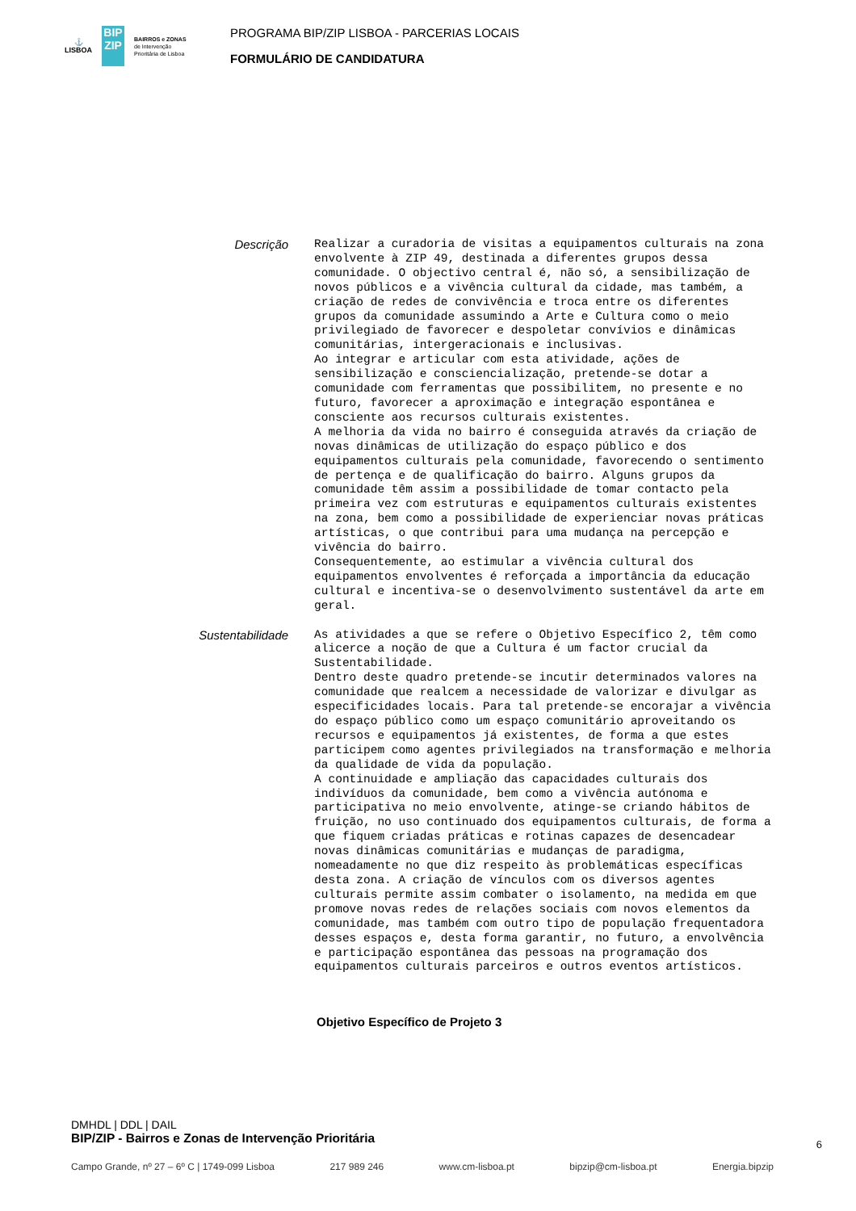⚓
LISBOA
BIP
ZIP
BAIRROS e ZONAS
de Intervenção
Prioritária de Lisboa
PROGRAMA BIP/ZIP LISBOA - PARCERIAS LOCAIS
FORMULÁRIO DE CANDIDATURA
Descrição
Realizar a curadoria de visitas a equipamentos culturais na zona envolvente à ZIP 49, destinada a diferentes grupos dessa comunidade. O objectivo central é, não só, a sensibilização de novos públicos e a vivência cultural da cidade, mas também, a criação de redes de convivência e troca entre os diferentes grupos da comunidade assumindo a Arte e Cultura como o meio privilegiado de favorecer e despoletar convívios e dinâmicas comunitárias, intergeracionais e inclusivas.
Ao integrar e articular com esta atividade, ações de sensibilização e consciencialização, pretende-se dotar a comunidade com ferramentas que possibilitem, no presente e no futuro, favorecer a aproximação e integração espontânea e consciente aos recursos culturais existentes.
A melhoria da vida no bairro é conseguida através da criação de novas dinâmicas de utilização do espaço público e dos equipamentos culturais pela comunidade, favorecendo o sentimento de pertença e de qualificação do bairro. Alguns grupos da comunidade têm assim a possibilidade de tomar contacto pela primeira vez com estruturas e equipamentos culturais existentes na zona, bem como a possibilidade de experienciar novas práticas artísticas, o que contribui para uma mudança na percepção e vivência do bairro.
Consequentemente, ao estimular a vivência cultural dos equipamentos envolventes é reforçada a importância da educação cultural e incentiva-se o desenvolvimento sustentável da arte em geral.
Sustentabilidade
As atividades a que se refere o Objetivo Específico 2, têm como alicerce a noção de que a Cultura é um factor crucial da Sustentabilidade.
Dentro deste quadro pretende-se incutir determinados valores na comunidade que realcem a necessidade de valorizar e divulgar as especificidades locais. Para tal pretende-se encorajar a vivência do espaço público como um espaço comunitário aproveitando os recursos e equipamentos já existentes, de forma a que estes participem como agentes privilegiados na transformação e melhoria da qualidade de vida da população.
A continuidade e ampliação das capacidades culturais dos indivíduos da comunidade, bem como a vivência autónoma e participativa no meio envolvente, atinge-se criando hábitos de fruição, no uso continuado dos equipamentos culturais, de forma a que fiquem criadas práticas e rotinas capazes de desencadear novas dinâmicas comunitárias e mudanças de paradigma, nomeadamente no que diz respeito às problemáticas específicas desta zona. A criação de vínculos com os diversos agentes culturais permite assim combater o isolamento, na medida em que promove novas redes de relações sociais com novos elementos da comunidade, mas também com outro tipo de população frequentadora desses espaços e, desta forma garantir, no futuro, a envolvência e participação espontânea das pessoas na programação dos equipamentos culturais parceiros e outros eventos artísticos.
Objetivo Específico de Projeto 3
DMHDL | DDL | DAIL
BIP/ZIP - Bairros e Zonas de Intervenção Prioritária
6
Campo Grande, nº 27 – 6º C | 1749-099 Lisboa 217 989 246 www.cm-lisboa.pt bipzip@cm-lisboa.pt Energia.bipzip